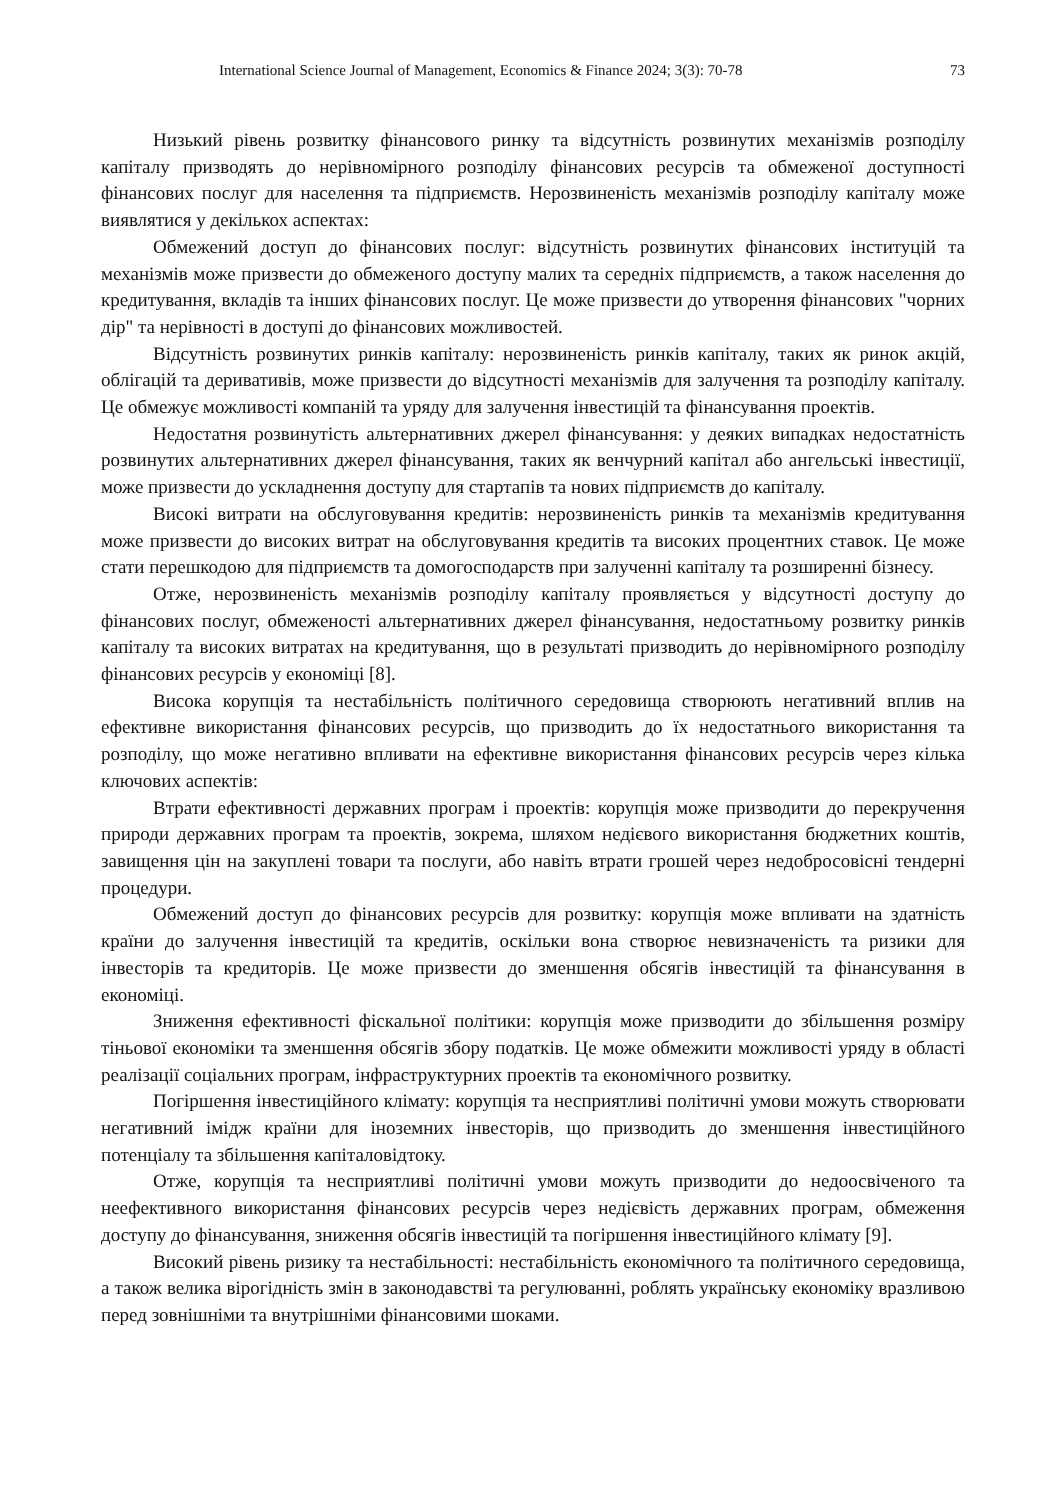International Science Journal of Management, Economics & Finance 2024; 3(3): 70-78 73
Низький рівень розвитку фінансового ринку та відсутність розвинутих механізмів розподілу капіталу призводять до нерівномірного розподілу фінансових ресурсів та обмеженої доступності фінансових послуг для населення та підприємств. Нерозвиненість механізмів розподілу капіталу може виявлятися у декількох аспектах:
Обмежений доступ до фінансових послуг: відсутність розвинутих фінансових інституцій та механізмів може призвести до обмеженого доступу малих та середніх підприємств, а також населення до кредитування, вкладів та інших фінансових послуг. Це може призвести до утворення фінансових "чорних дір" та нерівності в доступі до фінансових можливостей.
Відсутність розвинутих ринків капіталу: нерозвиненість ринків капіталу, таких як ринок акцій, облігацій та деривативів, може призвести до відсутності механізмів для залучення та розподілу капіталу. Це обмежує можливості компаній та уряду для залучення інвестицій та фінансування проектів.
Недостатня розвинутість альтернативних джерел фінансування: у деяких випадках недостатність розвинутих альтернативних джерел фінансування, таких як венчурний капітал або ангельські інвестиції, може призвести до ускладнення доступу для стартапів та нових підприємств до капіталу.
Високі витрати на обслуговування кредитів: нерозвиненість ринків та механізмів кредитування може призвести до високих витрат на обслуговування кредитів та високих процентних ставок. Це може стати перешкодою для підприємств та домогосподарств при залученні капіталу та розширенні бізнесу.
Отже, нерозвиненість механізмів розподілу капіталу проявляється у відсутності доступу до фінансових послуг, обмеженості альтернативних джерел фінансування, недостатньому розвитку ринків капіталу та високих витратах на кредитування, що в результаті призводить до нерівномірного розподілу фінансових ресурсів у економіці [8].
Висока корупція та нестабільність політичного середовища створюють негативний вплив на ефективне використання фінансових ресурсів, що призводить до їх недостатнього використання та розподілу, що може негативно впливати на ефективне використання фінансових ресурсів через кілька ключових аспектів:
Втрати ефективності державних програм і проектів: корупція може призводити до перекручення природи державних програм та проектів, зокрема, шляхом недієвого використання бюджетних коштів, завищення цін на закуплені товари та послуги, або навіть втрати грошей через недобросовісні тендерні процедури.
Обмежений доступ до фінансових ресурсів для розвитку: корупція може впливати на здатність країни до залучення інвестицій та кредитів, оскільки вона створює невизначеність та ризики для інвесторів та кредиторів. Це може призвести до зменшення обсягів інвестицій та фінансування в економіці.
Зниження ефективності фіскальної політики: корупція може призводити до збільшення розміру тіньової економіки та зменшення обсягів збору податків. Це може обмежити можливості уряду в області реалізації соціальних програм, інфраструктурних проектів та економічного розвитку.
Погіршення інвестиційного клімату: корупція та несприятливі політичні умови можуть створювати негативний імідж країни для іноземних інвесторів, що призводить до зменшення інвестиційного потенціалу та збільшення капіталовідтоку.
Отже, корупція та несприятливі політичні умови можуть призводити до недоосвіченого та неефективного використання фінансових ресурсів через недієвість державних програм, обмеження доступу до фінансування, зниження обсягів інвестицій та погіршення інвестиційного клімату [9].
Високий рівень ризику та нестабільності: нестабільність економічного та політичного середовища, а також велика вірогідність змін в законодавстві та регулюванні, роблять українську економіку вразливою перед зовнішніми та внутрішніми фінансовими шоками.